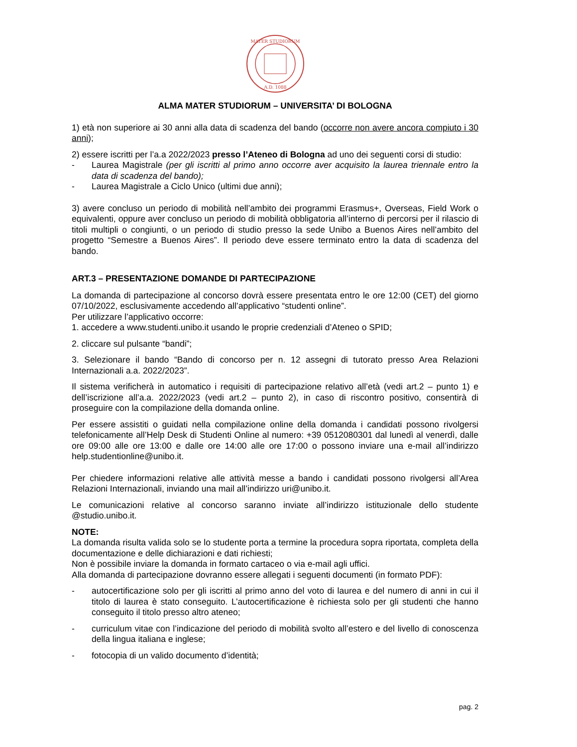MATER STUDIORUM
A.D. 1088
ALMA MATER STUDIORUM – UNIVERSITA’ DI BOLOGNA
1) età non superiore ai 30 anni alla data di scadenza del bando (occorre non avere ancora compiuto i 30 anni);
2) essere iscritti per l’a.a 2022/2023 presso l’Ateneo di Bologna ad uno dei seguenti corsi di studio:
- Laurea Magistrale (per gli iscritti al primo anno occorre aver acquisito la laurea triennale entro la data di scadenza del bando);
- Laurea Magistrale a Ciclo Unico (ultimi due anni);
3) avere concluso un periodo di mobilità nell’ambito dei programmi Erasmus+, Overseas, Field Work o equivalenti, oppure aver concluso un periodo di mobilità obbligatoria all’interno di percorsi per il rilascio di titoli multipli o congiunti, o un periodo di studio presso la sede Unibo a Buenos Aires nell’ambito del progetto “Semestre a Buenos Aires”. Il periodo deve essere terminato entro la data di scadenza del bando.
ART.3 – PRESENTAZIONE DOMANDE DI PARTECIPAZIONE
La domanda di partecipazione al concorso dovrà essere presentata entro le ore 12:00 (CET) del giorno 07/10/2022, esclusivamente accedendo all’applicativo “studenti online”.
Per utilizzare l’applicativo occorre:
1. accedere a www.studenti.unibo.it usando le proprie credenziali d’Ateneo o SPID;
2. cliccare sul pulsante “bandi”;
3. Selezionare il bando “Bando di concorso per n. 12 assegni di tutorato presso Area Relazioni Internazionali a.a. 2022/2023”.
Il sistema verificherà in automatico i requisiti di partecipazione relativo all’età (vedi art.2 – punto 1) e dell’iscrizione all’a.a. 2022/2023 (vedi art.2 – punto 2), in caso di riscontro positivo, consentirà di proseguire con la compilazione della domanda online.
Per essere assistiti o guidati nella compilazione online della domanda i candidati possono rivolgersi telefonicamente all’Help Desk di Studenti Online al numero: +39 0512080301 dal lunedì al venerdì, dalle ore 09:00 alle ore 13:00 e dalle ore 14:00 alle ore 17:00 o possono inviare una e-mail all’indirizzo help.studentionline@unibo.it.
Per chiedere informazioni relative alle attività messe a bando i candidati possono rivolgersi all’Area Relazioni Internazionali, inviando una mail all’indirizzo uri@unibo.it.
Le comunicazioni relative al concorso saranno inviate all’indirizzo istituzionale dello studente @studio.unibo.it.
NOTE:
La domanda risulta valida solo se lo studente porta a termine la procedura sopra riportata, completa della documentazione e delle dichiarazioni e dati richiesti;
Non è possibile inviare la domanda in formato cartaceo o via e-mail agli uffici.
Alla domanda di partecipazione dovranno essere allegati i seguenti documenti (in formato PDF):
- autocertificazione solo per gli iscritti al primo anno del voto di laurea e del numero di anni in cui il titolo di laurea è stato conseguito. L’autocertificazione è richiesta solo per gli studenti che hanno conseguito il titolo presso altro ateneo;
- curriculum vitae con l’indicazione del periodo di mobilità svolto all’estero e del livello di conoscenza della lingua italiana e inglese;
- fotocopia di un valido documento d’identità;
pag. 2